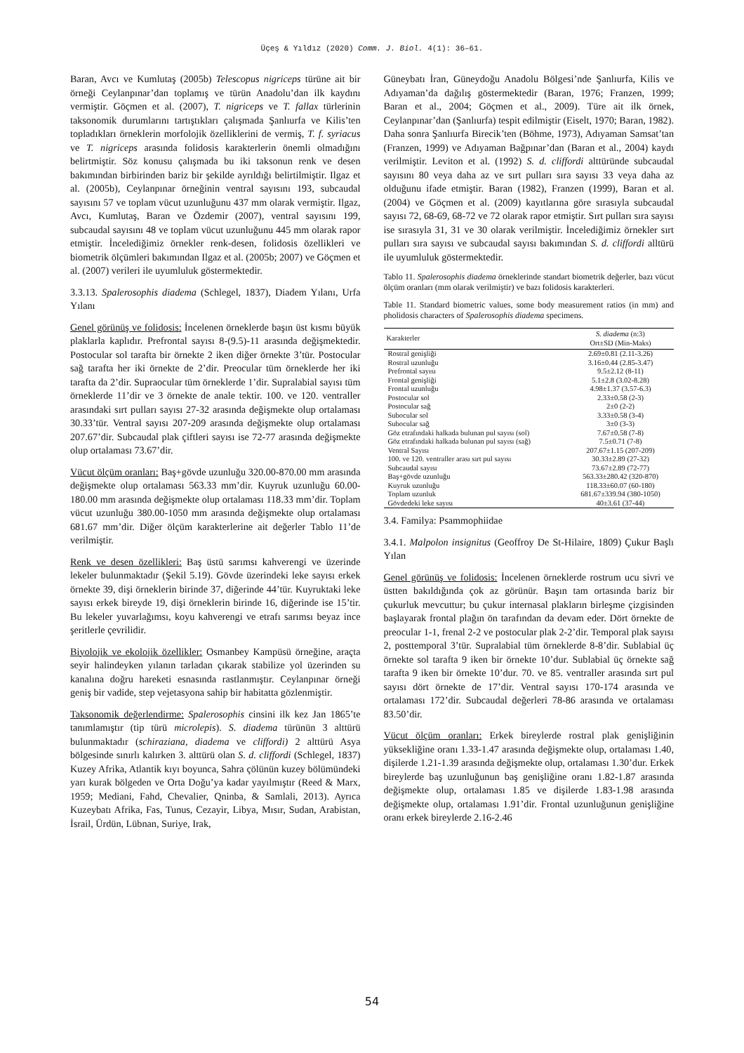Üçeş & Yıldız (2020) Comm. J. Biol. 4(1): 36–61.
Baran, Avcı ve Kumlutaş (2005b) Telescopus nigriceps türüne ait bir örneği Ceylanpınar’dan toplamış ve türün Anadolu’dan ilk kaydını vermiştir. Göçmen et al. (2007), T. nigriceps ve T. fallax türlerinin taksonomik durumlarını tartıştıkları çalışmada Şanlıurfa ve Kilis’ten topladıkları örneklerin morfolojik özelliklerini de vermiş, T. f. syriacus ve T. nigriceps arasında folidosis karakterlerin önemli olmadığını belirtmiştir. Söz konusu çalışmada bu iki taksonun renk ve desen bakımından birbirinden bariz bir şekilde ayrıldığı belirtilmiştir. Ilgaz et al. (2005b), Ceylanpınar örneğinin ventral sayısını 193, subcaudal sayısını 57 ve toplam vücut uzunluğunu 437 mm olarak vermiştir. Ilgaz, Avcı, Kumlutaş, Baran ve Özdemir (2007), ventral sayısını 199, subcaudal sayısını 48 ve toplam vücut uzunluğunu 445 mm olarak rapor etmiştir. İncelediğimiz örnekler renk-desen, folidosis özellikleri ve biometrik ölçümleri bakımından Ilgaz et al. (2005b; 2007) ve Göçmen et al. (2007) verileri ile uyumluluk göstermektedir.
3.3.13. Spalerosophis diadema (Schlegel, 1837), Diadem Yılanı, Urfa Yılanı
Genel görünüş ve folidosis: İncelenen örneklerde başın üst kısmı büyük plaklarla kaplıdır. Prefrontal sayısı 8-(9.5)-11 arasında değişmektedir. Postocular sol tarafta bir örnekte 2 iken diğer örnekte 3’tür. Postocular sağ tarafta her iki örnekte de 2’dir. Preocular tüm örneklerde her iki tarafta da 2’dir. Supraocular tüm örneklerde 1’dir. Supralabial sayısı tüm örneklerde 11’dir ve 3 örnekte de anale tektir. 100. ve 120. ventraller arasındaki sırt pulları sayısı 27-32 arasında değişmekte olup ortalaması 30.33’tür. Ventral sayısı 207-209 arasında değişmekte olup ortalaması 207.67’dir. Subcaudal plak çiftleri sayısı ise 72-77 arasında değişmekte olup ortalaması 73.67’dir.
Vücut ölçüm oranları: Baş+gövde uzunluğu 320.00-870.00 mm arasında değişmekte olup ortalaması 563.33 mm’dir. Kuyruk uzunluğu 60.00-180.00 mm arasında değişmekte olup ortalaması 118.33 mm’dir. Toplam vücut uzunluğu 380.00-1050 mm arasında değişmekte olup ortalaması 681.67 mm’dir. Diğer ölçüm karakterlerine ait değerler Tablo 11’de verilmiştir.
Renk ve desen özellikleri: Baş üstü sarımsı kahverengi ve üzerinde lekeler bulunmaktadır (Şekil 5.19). Gövde üzerindeki leke sayısı erkek örnekte 39, dişi örneklerin birinde 37, diğerinde 44’tür. Kuyruktaki leke sayısı erkek bireyde 19, dişi örneklerin birinde 16, diğerinde ise 15’tir. Bu lekeler yuvarlağımsı, koyu kahverengi ve etrafı sarımsı beyaz ince şeritlerle çevrilidir.
Biyolojik ve ekolojik özellikler: Osmanbey Kampüsü örneğine, araçta seyir halindeyken yılanın tarladan çıkarak stabilize yol üzerinden su kanalına doğru hareketi esnasında rastlanmıştır. Ceylanpınar örneği geniş bir vadide, step vejetasyona sahip bir habitatta gözlenmiştir.
Taksonomik değerlendirme: Spalerosophis cinsini ilk kez Jan 1865’te tanımlamıştır (tip türü microlepis). S. diadema türünün 3 alttürü bulunmaktadır (schiraziana, diadema ve cliffordi) 2 alttürü Asya bölgesinde sınırlı kalırken 3. alttürü olan S. d. cliffordi (Schlegel, 1837) Kuzey Afrika, Atlantik kıyı boyunca, Sahra çölünün kuzey bölümündeki yarı kurak bölgeden ve Orta Doğu’ya kadar yayılmıştır (Reed & Marx, 1959; Mediani, Fahd, Chevalier, Qninba, & Samlali, 2013). Ayrıca Kuzeybatı Afrika, Fas, Tunus, Cezayir, Libya, Mısır, Sudan, Arabistan, İsrail, Ürdün, Lübnan, Suriye, Irak,
Güneybatı İran, Güneydoğu Anadolu Bölgesi’nde Şanlıurfa, Kilis ve Adıyaman’da dağılış göstermektedir (Baran, 1976; Franzen, 1999; Baran et al., 2004; Göçmen et al., 2009). Türe ait ilk örnek, Ceylanpınar’dan (Şanlıurfa) tespit edilmiştir (Eiselt, 1970; Baran, 1982). Daha sonra Şanlıurfa Birecik’ten (Böhme, 1973), Adıyaman Samsat’tan (Franzen, 1999) ve Adıyaman Bağpınar’dan (Baran et al., 2004) kaydı verilmiştir. Leviton et al. (1992) S. d. cliffordi alttüründe subcaudal sayısını 80 veya daha az ve sırt pulları sıra sayısı 33 veya daha az olduğunu ifade etmiştir. Baran (1982), Franzen (1999), Baran et al. (2004) ve Göçmen et al. (2009) kayıtlarına göre sırasıyla subcaudal sayısı 72, 68-69, 68-72 ve 72 olarak rapor etmiştir. Sırt pulları sıra sayısı ise sırasıyla 31, 31 ve 30 olarak verilmiştir. İncelediğimiz örnekler sırt pulları sıra sayısı ve subcaudal sayısı bakımından S. d. cliffordi alltürü ile uyumluluk göstermektedir.
Tablo 11. Spalerosophis diadema örneklerinde standart biometrik değerler, bazı vücut ölçüm oranları (mm olarak verilmiştir) ve bazı folidosis karakterleri.
Table 11. Standard biometric values, some body measurement ratios (in mm) and pholidosis characters of Spalerosophis diadema specimens.
| Karakterler | S. diadema (n:3) Ort±SD (Min-Maks) |
| --- | --- |
| Rostral genişliği | 2.69±0.81 (2.11-3.26) |
| Rostral uzunluğu | 3.16±0.44 (2.85-3.47) |
| Prefrontal sayısı | 9.5±2.12 (8-11) |
| Frontal genişliği | 5.1±2.8 (3.02-8.28) |
| Frontal uzunluğu | 4.98±1.37 (3.57-6.3) |
| Postocular sol | 2.33±0.58 (2-3) |
| Postocular sağ | 2±0 (2-2) |
| Subocular sol | 3.33±0.58 (3-4) |
| Subocular sağ | 3±0 (3-3) |
| Göz etrafındaki halkada bulunan pul sayısı (sol) | 7.67±0.58 (7-8) |
| Göz etrafındaki halkada bulunan pul sayısı (sağ) | 7.5±0.71 (7-8) |
| Ventral Sayısı | 207.67±1.15 (207-209) |
| 100. ve 120. ventraller arası sırt pul sayısı | 30.33±2.89 (27-32) |
| Subcaudal sayısı | 73.67±2.89 (72-77) |
| Baş+gövde uzunluğu | 563.33±280.42 (320-870) |
| Kuyruk uzunluğu | 118.33±60.07 (60-180) |
| Toplam uzunluk | 681.67±339.94 (380-1050) |
| Gövdedeki leke sayısı | 40±3.61 (37-44) |
3.4. Familya: Psammophiidae
3.4.1. Malpolon insignitus (Geoffroy De St-Hilaire, 1809) Çukur Başlı Yılan
Genel görünüş ve folidosis: İncelenen örneklerde rostrum ucu sivri ve üstten bakıldığında çok az görünür. Başın tam ortasında bariz bir çukurluk mevcuttur; bu çukur internasal plakların birleşme çizgisinden başlayarak frontal plağın ön tarafından da devam eder. Dört örnekte de preocular 1-1, frenal 2-2 ve postocular plak 2-2’dir. Temporal plak sayısı 2, posttemporal 3’tür. Supralabial tüm örneklerde 8-8’dir. Sublabial üç örnekte sol tarafta 9 iken bir örnekte 10’dur. Sublabial üç örnekte sağ tarafta 9 iken bir örnekte 10’dur. 70. ve 85. ventraller arasında sırt pul sayısı dört örnekte de 17’dir. Ventral sayısı 170-174 arasında ve ortalaması 172’dir. Subcaudal değerleri 78-86 arasında ve ortalaması 83.50’dir.
Vücut ölçüm oranları: Erkek bireylerde rostral plak genişliğinin yüksekliğine oranı 1.33-1.47 arasında değişmekte olup, ortalaması 1.40, dişilerde 1.21-1.39 arasında değişmekte olup, ortalaması 1.30’dur. Erkek bireylerde baş uzunluğunun baş genişliğine oranı 1.82-1.87 arasında değişmekte olup, ortalaması 1.85 ve dişilerde 1.83-1.98 arasında değişmekte olup, ortalaması 1.91’dir. Frontal uzunluğunun genişliğine oranı erkek bireylerde 2.16-2.46
54